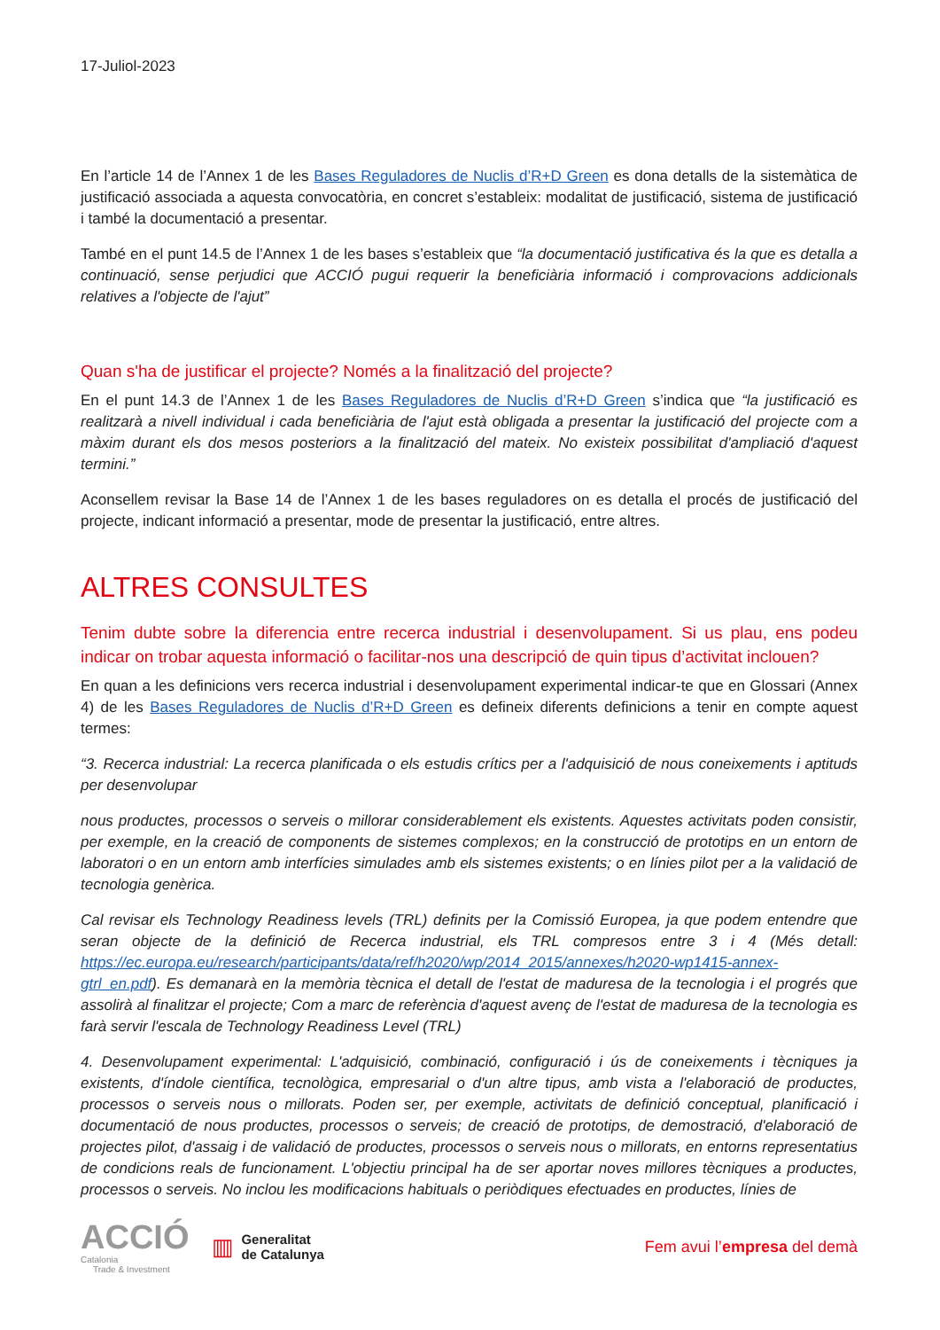17-Juliol-2023
En l’article 14 de l’Annex 1 de les Bases Reguladores de Nuclis d’R+D Green es dona detalls de la sistemàtica de justificació associada a aquesta convocatòria, en concret s’estableix: modalitat de justificació, sistema de justificació i també la documentació a presentar.
També en el punt 14.5 de l’Annex 1 de les bases s’estableix que “la documentació justificativa és la que es detalla a continuació, sense perjudici que ACCIÓ pugui requerir la beneficiària informació i comprovacions addicionals relatives a l'objecte de l'ajut”
Quan s'ha de justificar el projecte? Només a la finalització del projecte?
En el punt 14.3 de l’Annex 1 de les Bases Reguladores de Nuclis d’R+D Green s’indica que “la justificació es realitzarà a nivell individual i cada beneficiària de l'ajut està obligada a presentar la justificació del projecte com a màxim durant els dos mesos posteriors a la finalització del mateix. No existeix possibilitat d'ampliació d'aquest termini.”
Aconsellem revisar la Base 14 de l’Annex 1 de les bases reguladores on es detalla el procés de justificació del projecte, indicant informació a presentar, mode de presentar la justificació, entre altres.
ALTRES CONSULTES
Tenim dubte sobre la diferencia entre recerca industrial i desenvolupament. Si us plau, ens podeu indicar on trobar aquesta informació o facilitar-nos una descripció de quin tipus d’activitat inclouen?
En quan a les definicions vers recerca industrial i desenvolupament experimental indicar-te que en Glossari (Annex 4) de les Bases Reguladores de Nuclis d’R+D Green es defineix diferents definicions a tenir en compte aquest termes:
“3. Recerca industrial: La recerca planificada o els estudis crítics per a l'adquisició de nous coneixements i aptituds per desenvolupar
nous productes, processos o serveis o millorar considerablement els existents. Aquestes activitats poden consistir, per exemple, en la creació de components de sistemes complexos; en la construcció de prototips en un entorn de laboratori o en un entorn amb interfícies simulades amb els sistemes existents; o en línies pilot per a la validació de tecnologia genèrica.
Cal revisar els Technology Readiness levels (TRL) definits per la Comissió Europea, ja que podem entendre que seran objecte de la definició de Recerca industrial, els TRL compresos entre 3 i 4 (Més detall: https://ec.europa.eu/research/participants/data/ref/h2020/wp/2014_2015/annexes/h2020-wp1415-annex-gtrl_en.pdf). Es demanarà en la memòria tècnica el detall de l'estat de maduresa de la tecnologia i el progrés que assolirà al finalitzar el projecte; Com a marc de referència d'aquest avenç de l'estat de maduresa de la tecnologia es farà servir l'escala de Technology Readiness Level (TRL)
4. Desenvolupament experimental: L'adquisició, combinació, configuració i ús de coneixements i tècniques ja existents, d'índole científica, tecnològica, empresarial o d'un altre tipus, amb vista a l'elaboració de productes, processos o serveis nous o millorats. Poden ser, per exemple, activitats de definició conceptual, planificació i documentació de nous productes, processos o serveis; de creació de prototips, de demostració, d'elaboració de projectes pilot, d'assaig i de validació de productes, processos o serveis nous o millorats, en entorns representatius de condicions reals de funcionament. L'objectiu principal ha de ser aportar noves millores tècniques a productes, processos o serveis. No inclou les modificacions habituals o periòdiques efectuades en productes, línies de
ACCIÓ
Catalonia
Trade & Investment
▥
Generalitat
de Catalunya
Fem avui l’empresa del demà